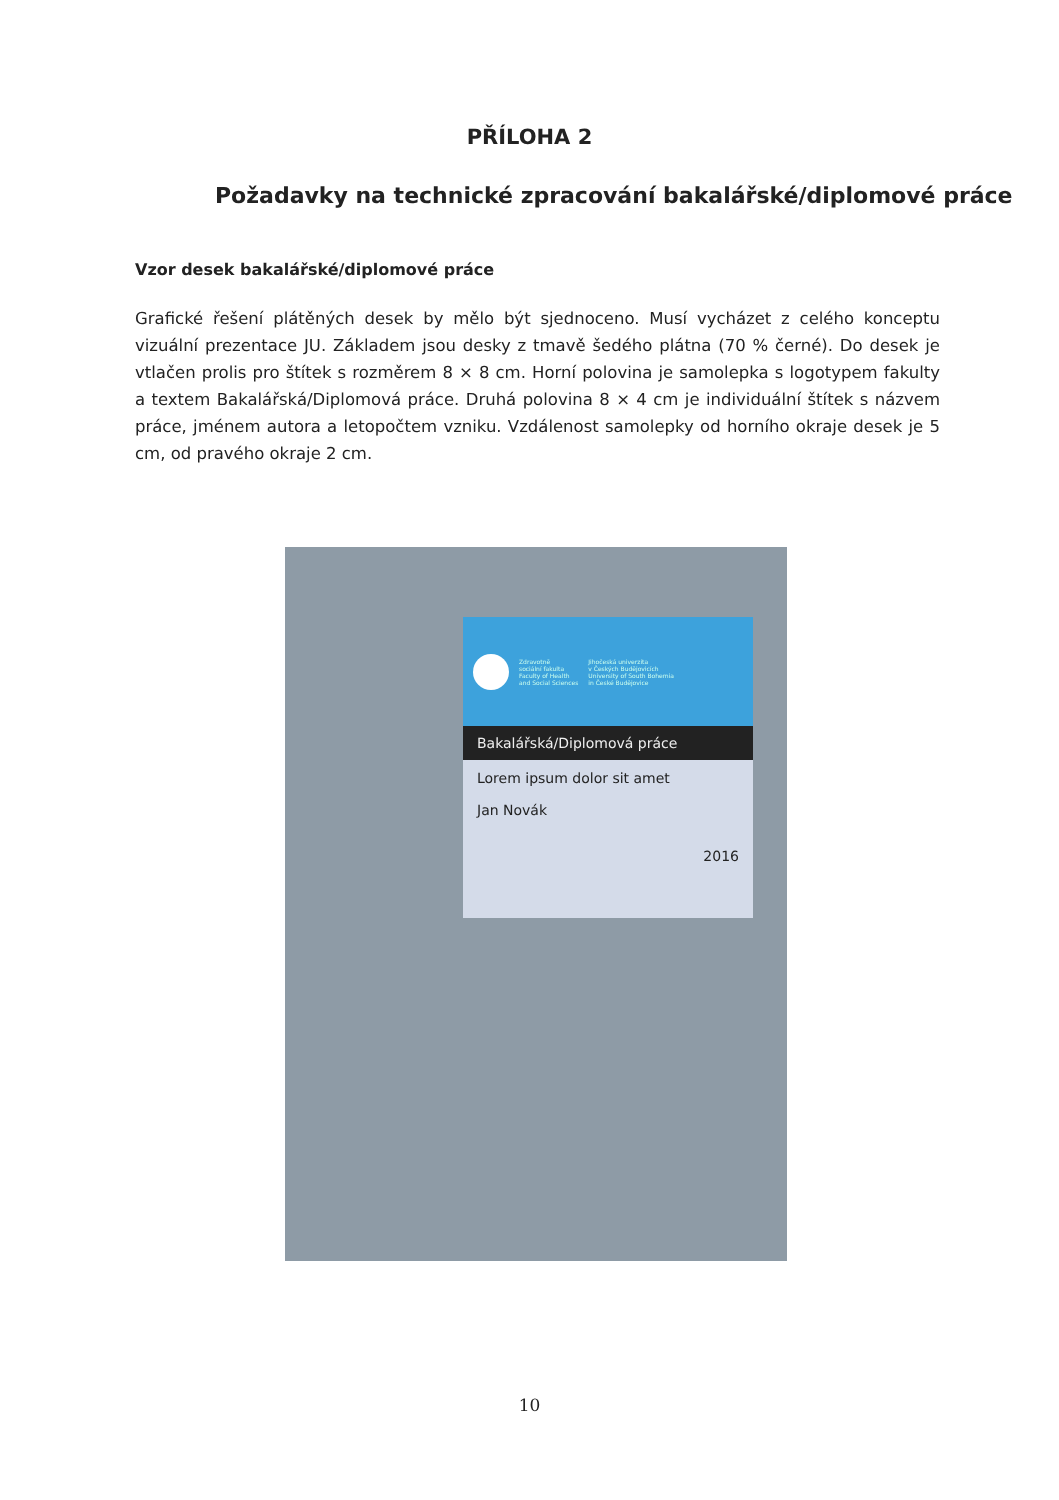PŘÍLOHA 2
Požadavky na technické zpracování bakalářské/diplomové práce
Vzor desek bakalářské/diplomové práce
Grafické řešení plátěných desek by mělo být sjednoceno. Musí vycházet z celého konceptu vizuální prezentace JU. Základem jsou desky z tmavě šedého plátna (70 % černé). Do desek je vtlačen prolis pro štítek s rozměrem 8 × 8 cm. Horní polovina je samolepka s logotypem fakulty a textem Bakalářská/Diplomová práce. Druhá polovina 8 × 4 cm je individuální štítek s názvem práce, jménem autora a letopočtem vzniku. Vzdálenost samolepky od horního okraje desek je 5 cm, od pravého okraje 2 cm.
Zdravotně
sociální fakulta
Faculty of Health
and Social Sciences
Jihočeská univerzita
v Českých Budějovicích
University of South Bohemia
in České Budějovice
Bakalářská/Diplomová práce
Lorem ipsum dolor sit amet
Jan Novák
2016
10